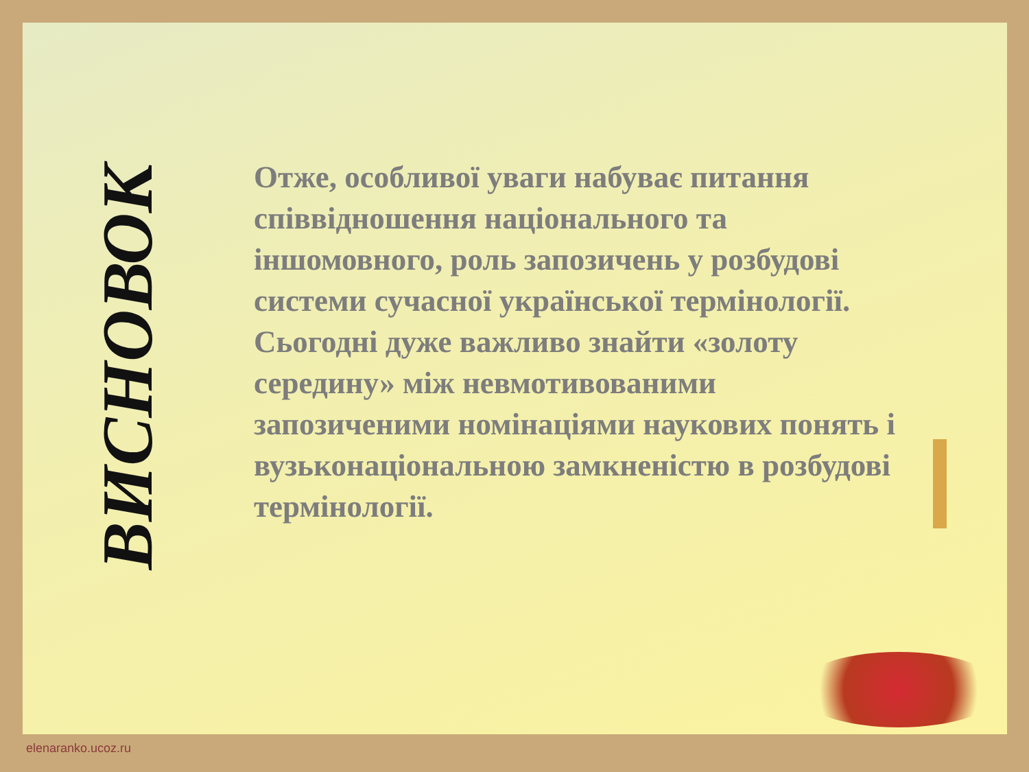ВИСНОВОК
Отже, особливої уваги набуває питання співвідношення національного та іншомовного, роль запозичень у розбудові системи сучасної української термінології. Сьогодні дуже важливо знайти «золоту середину» між невмотивованими запозиченими номінаціями наукових понять і вузьконаціональною замкненістю в розбудові термінології.
elenaranko.ucoz.ru